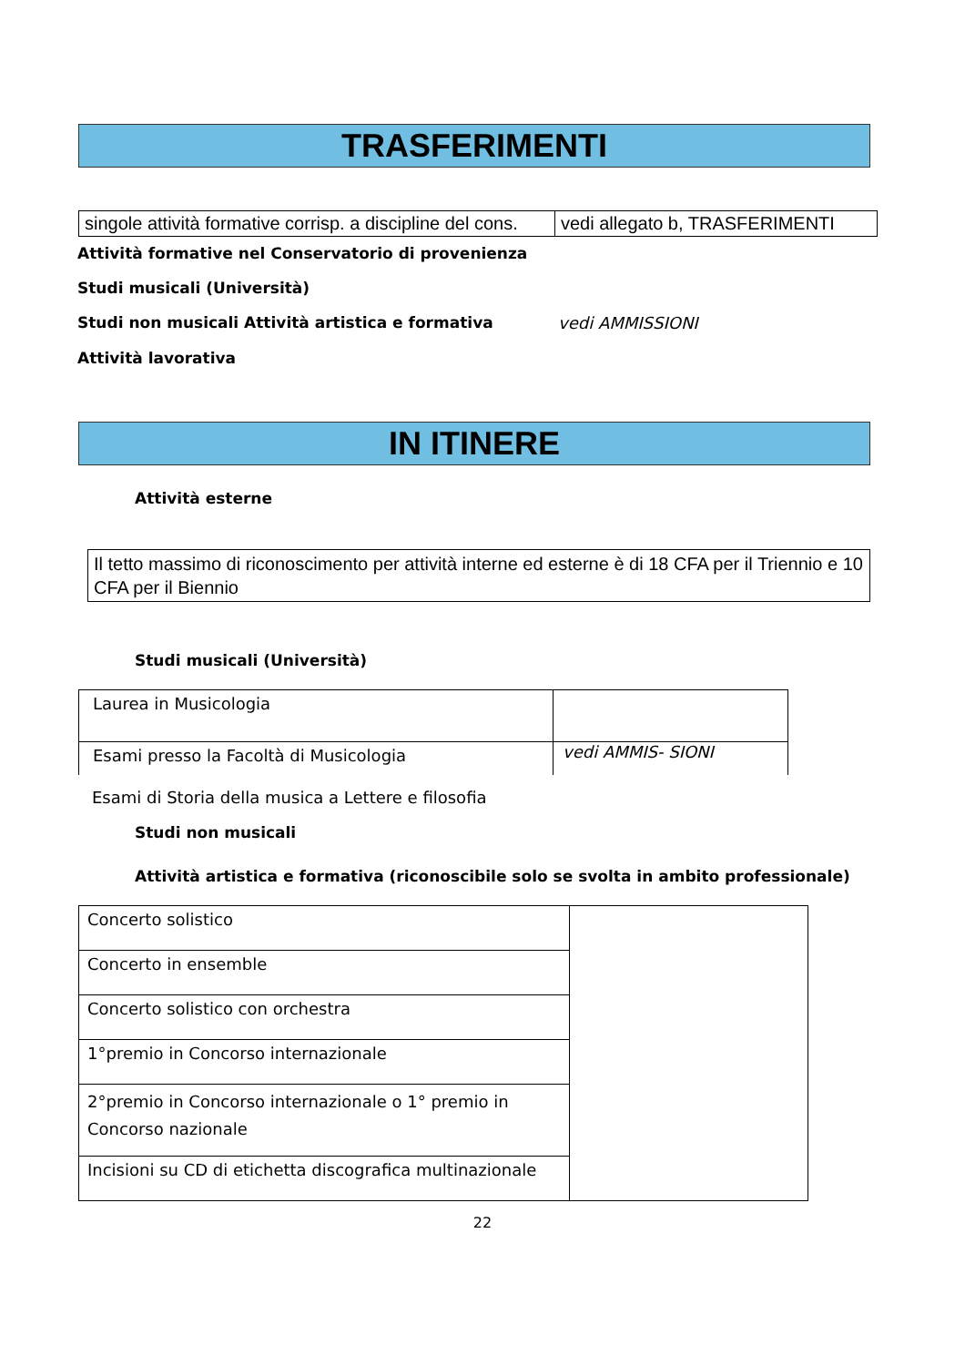TRASFERIMENTI
| singole attività formative corrisp. a discipline del cons. | vedi allegato b, TRASFERIMENTI |
Attività formative nel Conservatorio di provenienza
Studi musicali (Università)
Studi non musicali Attività artistica e formativa vedi AMMISSIONI
Attività lavorativa
IN ITINERE
Attività esterne
Il tetto massimo di riconoscimento per attività interne ed esterne è di 18 CFA per il Triennio e 10 CFA per il Biennio
Studi musicali (Università)
| Laurea in Musicologia | |
| Esami presso la Facoltà di Musicologia | vedi AMMIS- SIONI |
Esami di Storia della musica a Lettere e filosofia
Studi non musicali
Attività artistica e formativa (riconoscibile solo se svolta in ambito professionale)
| Concerto solistico | |
| Concerto in ensemble | |
| Concerto solistico con orchestra | |
| 1°premio in Concorso internazionale | |
| 2°premio in Concorso internazionale o 1° premio in Concorso nazionale | |
| Incisioni su CD di etichetta discografica multinazionale | |
22